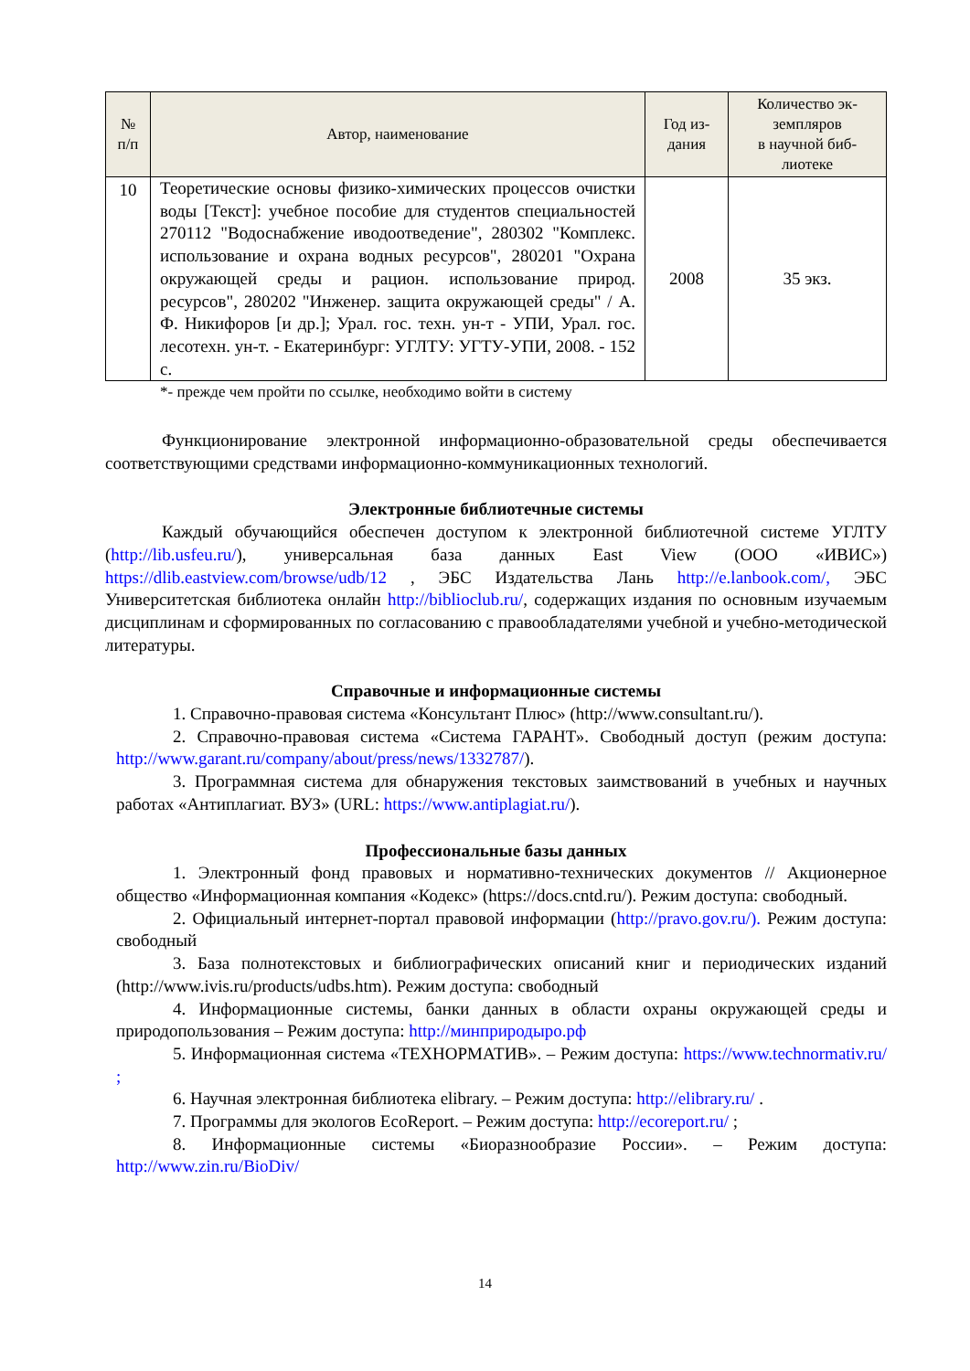| № п/п | Автор, наименование | Год из- дания | Количество эк- земпляров в научной биб- лиотеке |
| --- | --- | --- | --- |
| 10 | Теоретические основы физико-химических процессов очистки воды [Текст]: учебное пособие для студентов специальностей 270112 "Водоснабжение иводоотведение", 280302 "Комплекс. использование и охрана водных ресурсов", 280201 "Охрана окружающей среды и рацион. использование природ. ресурсов", 280202 "Инженер. защита окружающей среды" / А. Ф. Никифоров [и др.]; Урал. гос. техн. ун-т - УПИ, Урал. гос. лесотехн. ун-т. - Екатеринбург: УГЛТУ: УГТУ-УПИ, 2008. - 152 с. | 2008 | 35 экз. |
*- прежде чем пройти по ссылке, необходимо войти в систему
Функционирование электронной информационно-образовательной среды обеспечивается соответствующими средствами информационно-коммуникационных технологий.
Электронные библиотечные системы
Каждый обучающийся обеспечен доступом к электронной библиотечной системе УГЛТУ (http://lib.usfeu.ru/), универсальная база данных East View (ООО «ИВИС») https://dlib.eastview.com/browse/udb/12 , ЭБС Издательства Лань http://e.lanbook.com/, ЭБС Университетская библиотека онлайн http://biblioclub.ru/, содержащих издания по основным изучаемым дисциплинам и сформированных по согласованию с правообладателями учебной и учебно-методической литературы.
Справочные и информационные системы
1. Справочно-правовая система «Консультант Плюс» (http://www.consultant.ru/).
2. Справочно-правовая система «Система ГАРАНТ». Свободный доступ (режим доступа: http://www.garant.ru/company/about/press/news/1332787/).
3. Программная система для обнаружения текстовых заимствований в учебных и научных работах «Антиплагиат. ВУЗ» (URL: https://www.antiplagiat.ru/).
Профессиональные базы данных
1. Электронный фонд правовых и нормативно-технических документов // Акционерное общество «Информационная компания «Кодекс» (https://docs.cntd.ru/). Режим доступа: свободный.
2. Официальный интернет-портал правовой информации (http://pravo.gov.ru/). Режим доступа: свободный
3. База полнотекстовых и библиографических описаний книг и периодических изданий (http://www.ivis.ru/products/udbs.htm). Режим доступа: свободный
4. Информационные системы, банки данных в области охраны окружающей среды и природопользования – Режим доступа: http://минприродыро.рф
5. Информационная система «ТЕХНОРМАТИВ». – Режим доступа: https://www.technormativ.ru/ ;
6. Научная электронная библиотека elibrary. – Режим доступа: http://elibrary.ru/ .
7. Программы для экологов EcoReport. – Режим доступа: http://ecoreport.ru/ ;
8. Информационные системы «Биоразнообразие России». – Режим доступа: http://www.zin.ru/BioDiv/
14